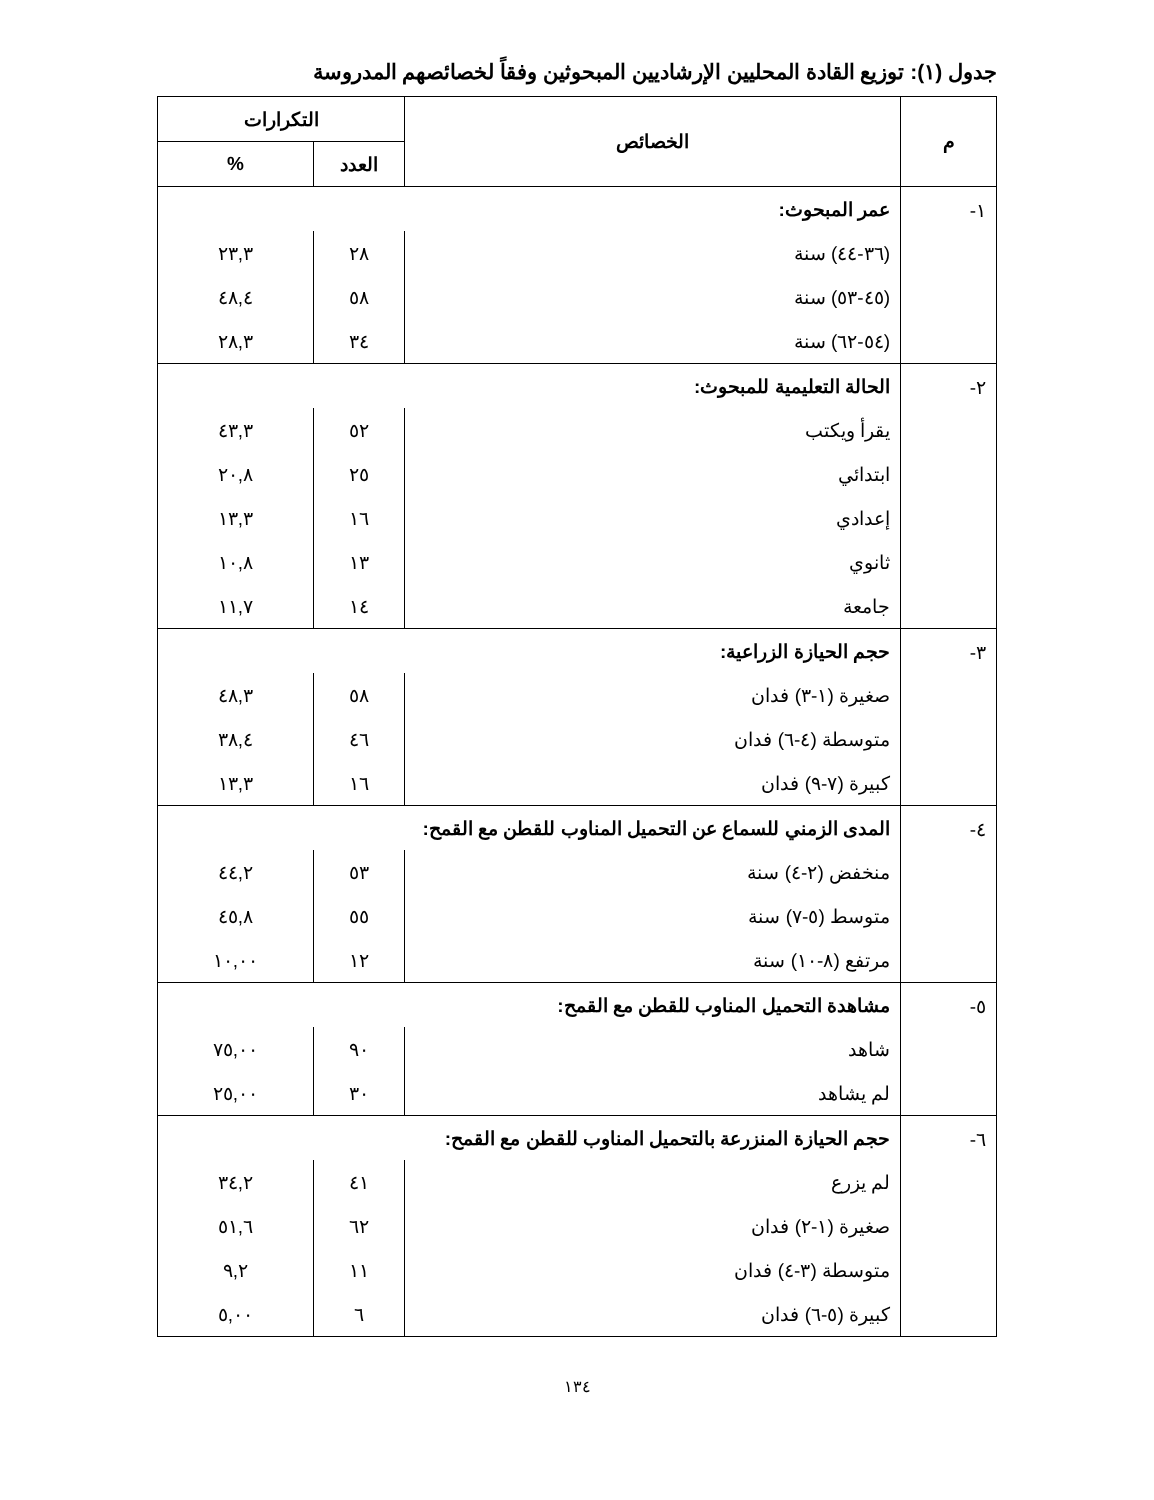جدول (١): توزيع القادة المحليين الإرشاديين المبحوثين وفقاً لخصائصهم المدروسة
| م | الخصائص | التكرارات | |
| --- | --- | --- | --- |
| | | العدد | % |
| ١- | عمر المبحوث: | | |
| | (٣٦-٤٤) سنة | ٢٨ | ٢٣,٣ |
| | (٤٥-٥٣) سنة | ٥٨ | ٤٨,٤ |
| | (٥٤-٦٢) سنة | ٣٤ | ٢٨,٣ |
| ٢- | الحالة التعليمية للمبحوث: | | |
| | يقرأ ويكتب | ٥٢ | ٤٣,٣ |
| | ابتدائي | ٢٥ | ٢٠,٨ |
| | إعدادي | ١٦ | ١٣,٣ |
| | ثانوي | ١٣ | ١٠,٨ |
| | جامعة | ١٤ | ١١,٧ |
| ٣- | حجم الحيازة الزراعية: | | |
| | صغيرة (١-٣) فدان | ٥٨ | ٤٨,٣ |
| | متوسطة (٤-٦) فدان | ٤٦ | ٣٨,٤ |
| | كبيرة (٧-٩) فدان | ١٦ | ١٣,٣ |
| ٤- | المدى الزمني للسماع عن التحميل المناوب للقطن مع القمح: | | |
| | منخفض (٢-٤) سنة | ٥٣ | ٤٤,٢ |
| | متوسط (٥-٧) سنة | ٥٥ | ٤٥,٨ |
| | مرتفع (٨-١٠) سنة | ١٢ | ١٠,٠٠ |
| ٥- | مشاهدة التحميل المناوب للقطن مع القمح: | | |
| | شاهد | ٩٠ | ٧٥,٠٠ |
| | لم يشاهد | ٣٠ | ٢٥,٠٠ |
| ٦- | حجم الحيازة المنزرعة بالتحميل المناوب للقطن مع القمح: | | |
| | لم يزرع | ٤١ | ٣٤,٢ |
| | صغيرة (١-٢) فدان | ٦٢ | ٥١,٦ |
| | متوسطة (٣-٤) فدان | ١١ | ٩,٢ |
| | كبيرة (٥-٦) فدان | ٦ | ٥,٠٠ |
١٣٤